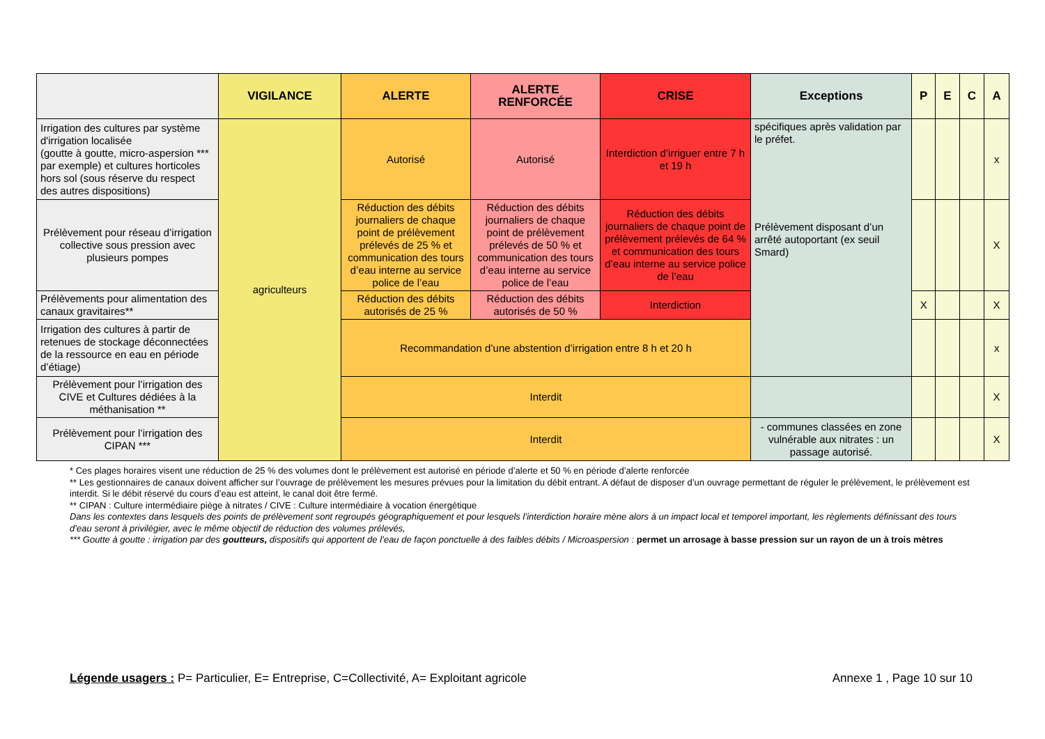| | VIGILANCE | ALERTE | ALERTE RENFORCÉE | CRISE | Exceptions | P | E | C | A |
| --- | --- | --- | --- | --- | --- | --- | --- | --- | --- |
| Irrigation des cultures par système d'irrigation localisée (goutte à goutte, micro-aspersion *** par exemple) et cultures horticoles hors sol (sous réserve du respect des autres dispositions) | agriculteurs | Autorisé | Autorisé | Interdiction d’irriguer entre 7 h et 19 h | spécifiques après validation par le préfet. Prélèvement disposant d’un arrêté autoportant (ex seuil Smard) | | | | x |
| Prélèvement pour réseau d’irrigation collective sous pression avec plusieurs pompes | | Réduction des débits journaliers de chaque point de prélèvement prélevés de 25 % et communication des tours d’eau interne au service police de l’eau | Réduction des débits journaliers de chaque point de prélèvement prélevés de 50 % et communication des tours d’eau interne au service police de l’eau | Réduction des débits journaliers de chaque point de prélèvement prélevés de 64 % et communication des tours d’eau interne au service police de l’eau | | | | | X |
| Prélèvements pour alimentation des canaux gravitaires** | | Réduction des débits autorisés de 25 % | Réduction des débits autorisés de 50 % | Interdiction | | X | | | X |
| Irrigation des cultures à partir de retenues de stockage déconnectées de la ressource en eau en période d’étiage) | | Recommandation d’une abstention d’irrigation entre 8 h et 20 h | | | | | | | x |
| Prélèvement pour l’irrigation des CIVE et Cultures dédiées à la méthanisation ** | | Interdit | | | | | | | X |
| Prélèvement pour l’irrigation des CIPAN *** | | Interdit | | | - communes classées en zone vulnérable aux nitrates : un passage autorisé. | | | | X |
* Ces plages horaires visent une réduction de 25 % des volumes dont le prélèvement est autorisé en période d’alerte et 50 % en période d’alerte renforcée
** Les gestionnaires de canaux doivent afficher sur l’ouvrage de prélèvement les mesures prévues pour la limitation du débit entrant. A défaut de disposer d’un ouvrage permettant de réguler le prélèvement, le prélèvement est interdit. Si le débit réservé du cours d’eau est atteint, le canal doit être fermé.
** CIPAN : Culture intermédiaire piège à nitrates / CIVE : Culture intermédiaire à vocation énergétique
Dans les contextes dans lesquels des points de prélèvement sont regroupés géographiquement et pour lesquels l’interdiction horaire mène alors à un impact local et temporel important, les règlements définissant des tours d’eau seront à privilégier, avec le même objectif de réduction des volumes prélevés,
*** Goutte à goutte : irrigation par des goutteurs, dispositifs qui apportent de l’eau de façon ponctuelle à des faibles débits / Microaspersion : permet un arrosage à basse pression sur un rayon de un à trois mètres
Légende usagers : P= Particulier, E= Entreprise, C=Collectivité, A= Exploitant agricole Annexe 1 , Page 10 sur 10